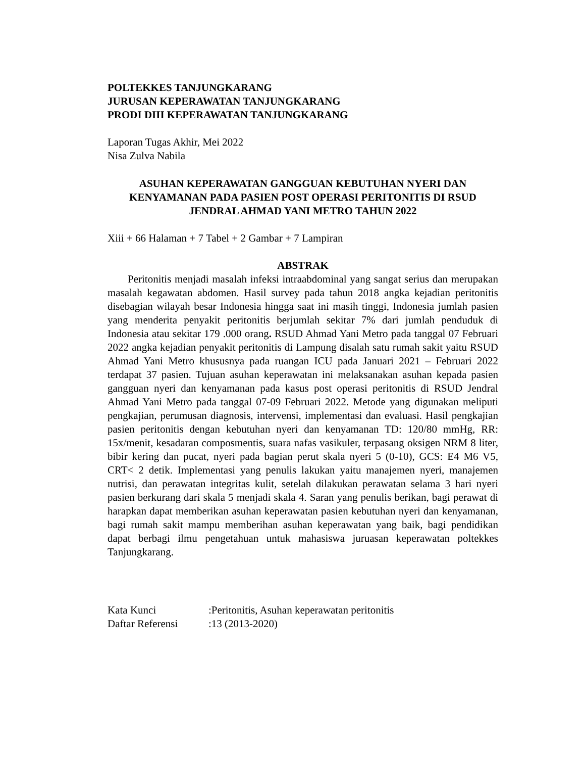POLTEKKES TANJUNGKARANG
JURUSAN KEPERAWATAN TANJUNGKARANG
PRODI DIII KEPERAWATAN TANJUNGKARANG
Laporan Tugas Akhir, Mei 2022
Nisa Zulva Nabila
ASUHAN KEPERAWATAN GANGGUAN KEBUTUHAN NYERI DAN KENYAMANAN PADA PASIEN POST OPERASI PERITONITIS DI RSUD JENDRAL AHMAD YANI METRO TAHUN 2022
Xiii + 66 Halaman + 7 Tabel + 2 Gambar + 7 Lampiran
ABSTRAK
Peritonitis menjadi masalah infeksi intraabdominal yang sangat serius dan merupakan masalah kegawatan abdomen. Hasil survey pada tahun 2018 angka kejadian peritonitis disebagian wilayah besar Indonesia hingga saat ini masih tinggi, Indonesia jumlah pasien yang menderita penyakit peritonitis berjumlah sekitar 7% dari jumlah penduduk di Indonesia atau sekitar 179 .000 orang. RSUD Ahmad Yani Metro pada tanggal 07 Februari 2022 angka kejadian penyakit peritonitis di Lampung disalah satu rumah sakit yaitu RSUD Ahmad Yani Metro khususnya pada ruangan ICU pada Januari 2021 – Februari 2022 terdapat 37 pasien. Tujuan asuhan keperawatan ini melaksanakan asuhan kepada pasien gangguan nyeri dan kenyamanan pada kasus post operasi peritonitis di RSUD Jendral Ahmad Yani Metro pada tanggal 07-09 Februari 2022. Metode yang digunakan meliputi pengkajian, perumusan diagnosis, intervensi, implementasi dan evaluasi. Hasil pengkajian pasien peritonitis dengan kebutuhan nyeri dan kenyamanan TD: 120/80 mmHg, RR: 15x/menit, kesadaran composmentis, suara nafas vasikuler, terpasang oksigen NRM 8 liter, bibir kering dan pucat, nyeri pada bagian perut skala nyeri 5 (0-10), GCS: E4 M6 V5, CRT< 2 detik. Implementasi yang penulis lakukan yaitu manajemen nyeri, manajemen nutrisi, dan perawatan integritas kulit, setelah dilakukan perawatan selama 3 hari nyeri pasien berkurang dari skala 5 menjadi skala 4. Saran yang penulis berikan, bagi perawat di harapkan dapat memberikan asuhan keperawatan pasien kebutuhan nyeri dan kenyamanan, bagi rumah sakit mampu memberihan asuhan keperawatan yang baik, bagi pendidikan dapat berbagi ilmu pengetahuan untuk mahasiswa juruasan keperawatan poltekkes Tanjungkarang.
| Kata Kunci | :Peritonitis, Asuhan keperawatan peritonitis |
| Daftar Referensi | :13 (2013-2020) |